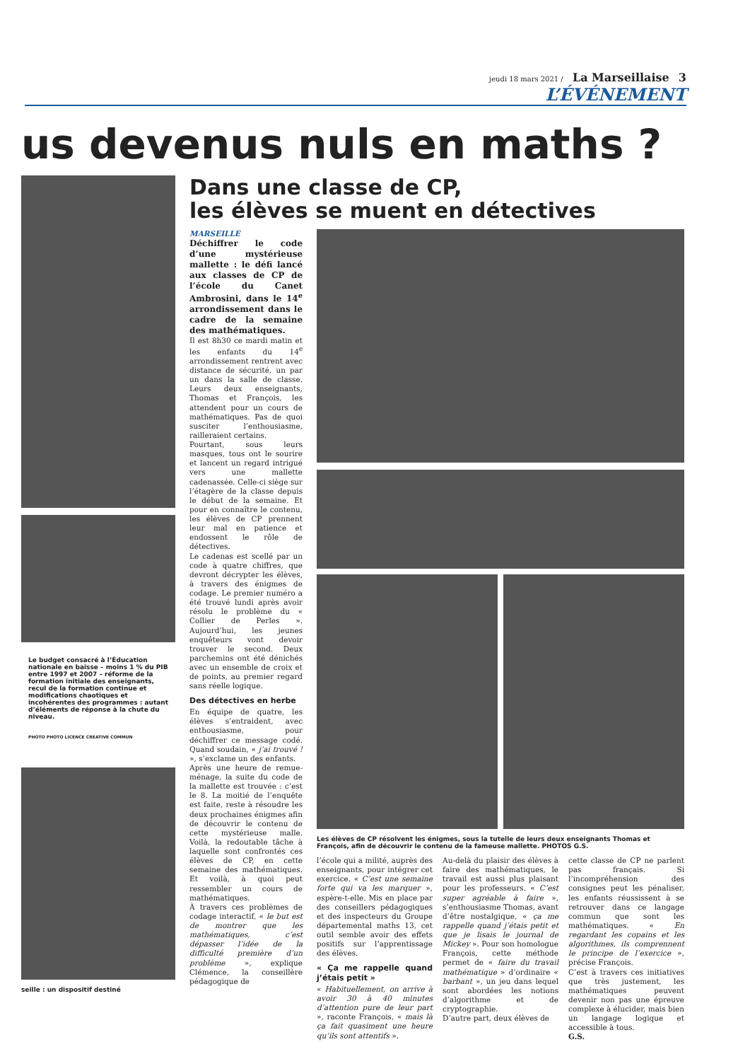jeudi 18 mars 2021 / La Marseillaise 3
L’ÉVÉNEMENT
us devenus nuls en maths ?
Le budget consacré à l’Éducation nationale en baisse – moins 1 % du PIB entre 1997 et 2007 – réforme de la formation initiale des enseignants, recul de la formation continue et modifications chaotiques et incohérentes des programmes : autant d’éléments de réponse à la chute du niveau.
PHOTO PHOTO LICENCE CREATIVE COMMUN
seille : un dispositif destiné
Dans une classe de CP,
les élèves se muent en détectives
MARSEILLE
Déchiffrer le code d’une mystérieuse mallette : le défi lancé aux classes de CP de l’école du Canet Ambrosini, dans le 14<sup>e</sup> arrondissement dans le cadre de la semaine des mathématiques.
Il est 8h30 ce mardi matin et les enfants du 14<sup>e</sup> arrondissement rentrent avec distance de sécurité, un par un dans la salle de classe. Leurs deux enseignants, Thomas et François, les attendent pour un cours de mathématiques. Pas de quoi susciter l’enthousiasme, railleraient certains.
Pourtant, sous leurs masques, tous ont le sourire et lancent un regard intrigué vers une mallette cadenassée. Celle-ci siège sur l’étagère de la classe depuis le début de la semaine. Et pour en connaître le contenu, les élèves de CP prennent leur mal en patience et endossent le rôle de détectives.
Le cadenas est scellé par un code à quatre chiffres, que devront décrypter les élèves, à travers des énigmes de codage. Le premier numéro a été trouvé lundi après avoir résolu le problème du « Collier de Perles ». Aujourd’hui, les jeunes enquêteurs vont devoir trouver le second. Deux parchemins ont été dénichés avec un ensemble de croix et de points, au premier regard sans réelle logique.
Des détectives en herbe
En équipe de quatre, les élèves s’entraident, avec enthousiasme, pour déchiffrer ce message codé. Quand soudain, « j’ai trouvé ! », s’exclame un des enfants.
Après une heure de remue-ménage, la suite du code de la mallette est trouvée : c’est le 8. La moitié de l’enquête est faite, reste à résoudre les deux prochaines énigmes afin de découvrir le contenu de cette mystérieuse malle. Voilà, la redoutable tâche à laquelle sont confrontés ces élèves de CP, en cette semaine des mathématiques. Et voilà, à quoi peut ressembler un cours de mathématiques.
À travers ces problèmes de codage interactif, « le but est de montrer que les mathématiques, c’est dépasser l’idée de la difficulté première d’un problème », explique Clémence, la conseillère pédagogique de
Les élèves de CP résolvent les énigmes, sous la tutelle de leurs deux enseignants Thomas et François, afin de découvrir le contenu de la fameuse mallette. PHOTOS G.S.
l’école qui a milité, auprès des enseignants, pour intégrer cet exercice. « C’est une semaine forte qui va les marquer », espère-t-elle. Mis en place par des conseillers pédagogiques et des inspecteurs du Groupe départemental maths 13, cet outil semble avoir des effets positifs sur l’apprentissage des élèves.
« Ça me rappelle quand j’étais petit »
« Habituellement, on arrive à avoir 30 à 40 minutes d’attention pure de leur part », raconte François, « mais là ça fait quasiment une heure qu’ils sont attentifs ».
Au-delà du plaisir des élèves à faire des mathématiques, le travail est aussi plus plaisant pour les professeurs. « C’est super agréable à faire », s’enthousiasme Thomas, avant d’être nostalgique, « ça me rappelle quand j’étais petit et que je lisais le journal de Mickey ». Pour son homologue François, cette méthode permet de « faire du travail mathématique » d’ordinaire « barbant », un jeu dans lequel sont abordées les notions d’algorithme et de cryptographie.
D’autre part, deux élèves de
cette classe de CP ne parlent pas français. Si l’incompréhension des consignes peut les pénaliser, les enfants réussissent à se retrouver dans ce langage commun que sont les mathématiques. « En regardant les copains et les algorithmes, ils comprennent le principe de l’exercice », précise François.
C’est à travers ces initiatives que très justement, les mathématiques peuvent devenir non pas une épreuve complexe à élucider, mais bien un langage logique et accessible à tous.
G.S.